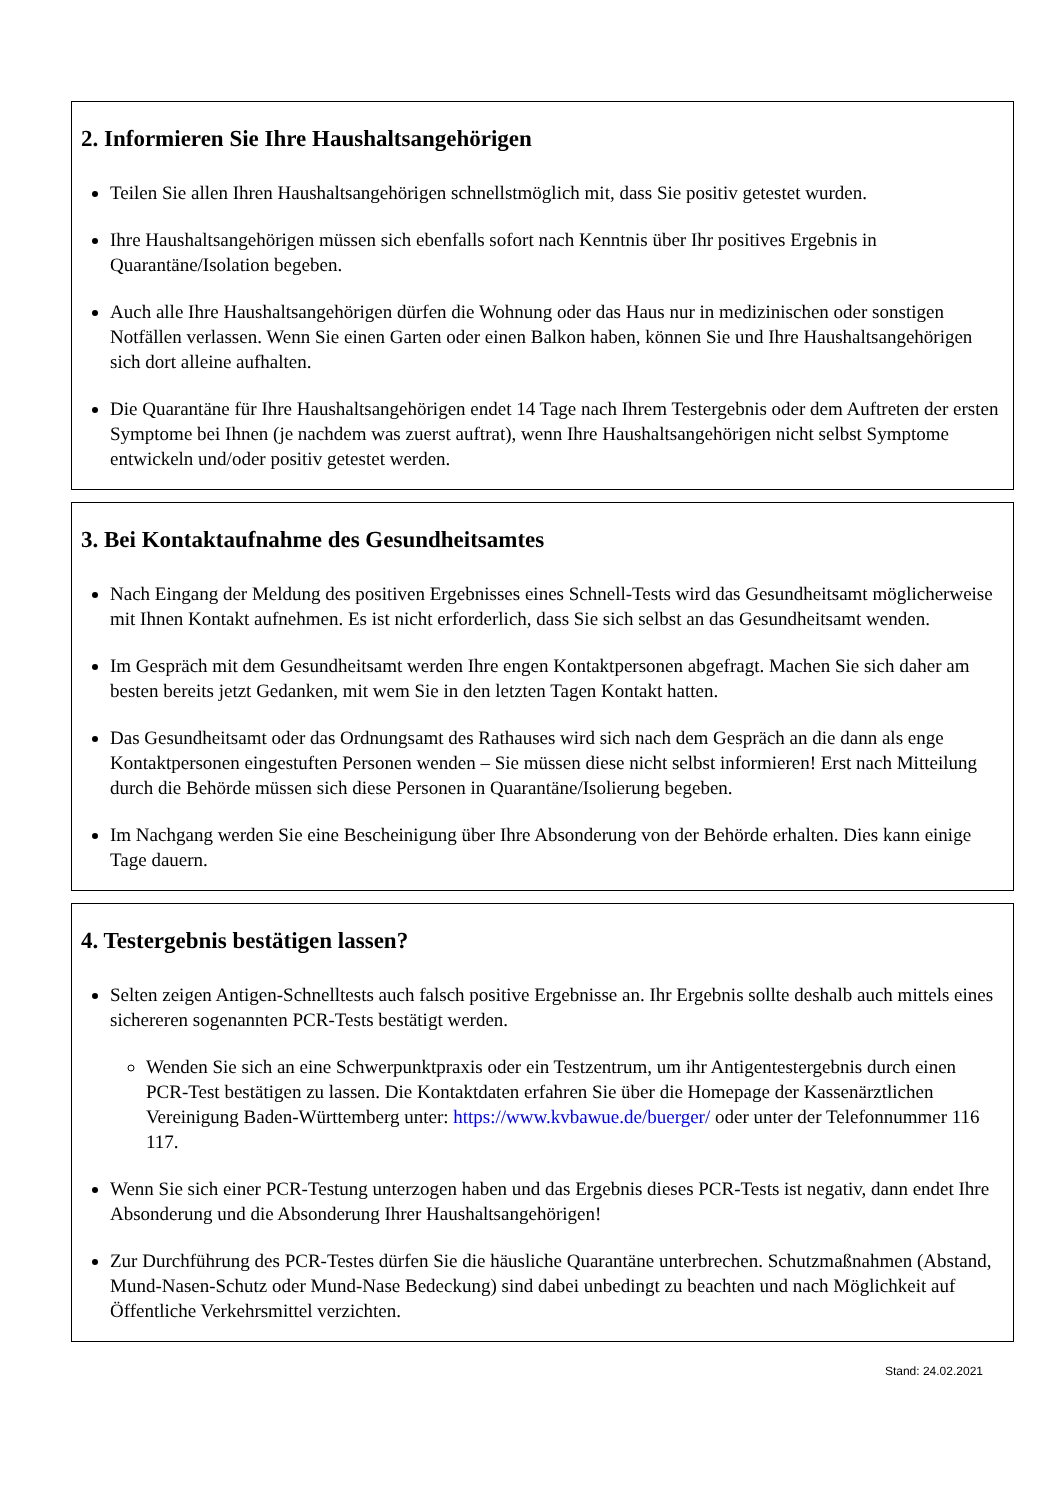2. Informieren Sie Ihre Haushaltsangehörigen
Teilen Sie allen Ihren Haushaltsangehörigen schnellstmöglich mit, dass Sie positiv getestet wurden.
Ihre Haushaltsangehörigen müssen sich ebenfalls sofort nach Kenntnis über Ihr positives Ergebnis in Quarantäne/Isolation begeben.
Auch alle Ihre Haushaltsangehörigen dürfen die Wohnung oder das Haus nur in medizinischen oder sonstigen Notfällen verlassen. Wenn Sie einen Garten oder einen Balkon haben, können Sie und Ihre Haushaltsangehörigen sich dort alleine aufhalten.
Die Quarantäne für Ihre Haushaltsangehörigen endet 14 Tage nach Ihrem Testergebnis oder dem Auftreten der ersten Symptome bei Ihnen (je nachdem was zuerst auftrat), wenn Ihre Haushaltsangehörigen nicht selbst Symptome entwickeln und/oder positiv getestet werden.
3. Bei Kontaktaufnahme des Gesundheitsamtes
Nach Eingang der Meldung des positiven Ergebnisses eines Schnell-Tests wird das Gesundheitsamt möglicherweise mit Ihnen Kontakt aufnehmen. Es ist nicht erforderlich, dass Sie sich selbst an das Gesundheitsamt wenden.
Im Gespräch mit dem Gesundheitsamt werden Ihre engen Kontaktpersonen abgefragt. Machen Sie sich daher am besten bereits jetzt Gedanken, mit wem Sie in den letzten Tagen Kontakt hatten.
Das Gesundheitsamt oder das Ordnungsamt des Rathauses wird sich nach dem Gespräch an die dann als enge Kontaktpersonen eingestuften Personen wenden – Sie müssen diese nicht selbst informieren! Erst nach Mitteilung durch die Behörde müssen sich diese Personen in Quarantäne/Isolierung begeben.
Im Nachgang werden Sie eine Bescheinigung über Ihre Absonderung von der Behörde erhalten. Dies kann einige Tage dauern.
4. Testergebnis bestätigen lassen?
Selten zeigen Antigen-Schnelltests auch falsch positive Ergebnisse an. Ihr Ergebnis sollte deshalb auch mittels eines sichereren sogenannten PCR-Tests bestätigt werden.
Wenden Sie sich an eine Schwerpunktpraxis oder ein Testzentrum, um ihr Antigentestergebnis durch einen PCR-Test bestätigen zu lassen. Die Kontaktdaten erfahren Sie über die Homepage der Kassenärztlichen Vereinigung Baden-Württemberg unter: https://www.kvbawue.de/buerger/ oder unter der Telefonnummer 116 117.
Wenn Sie sich einer PCR-Testung unterzogen haben und das Ergebnis dieses PCR-Tests ist negativ, dann endet Ihre Absonderung und die Absonderung Ihrer Haushaltsangehörigen!
Zur Durchführung des PCR-Testes dürfen Sie die häusliche Quarantäne unterbrechen. Schutzmaßnahmen (Abstand, Mund-Nasen-Schutz oder Mund-Nase Bedeckung) sind dabei unbedingt zu beachten und nach Möglichkeit auf Öffentliche Verkehrsmittel verzichten.
Stand: 24.02.2021